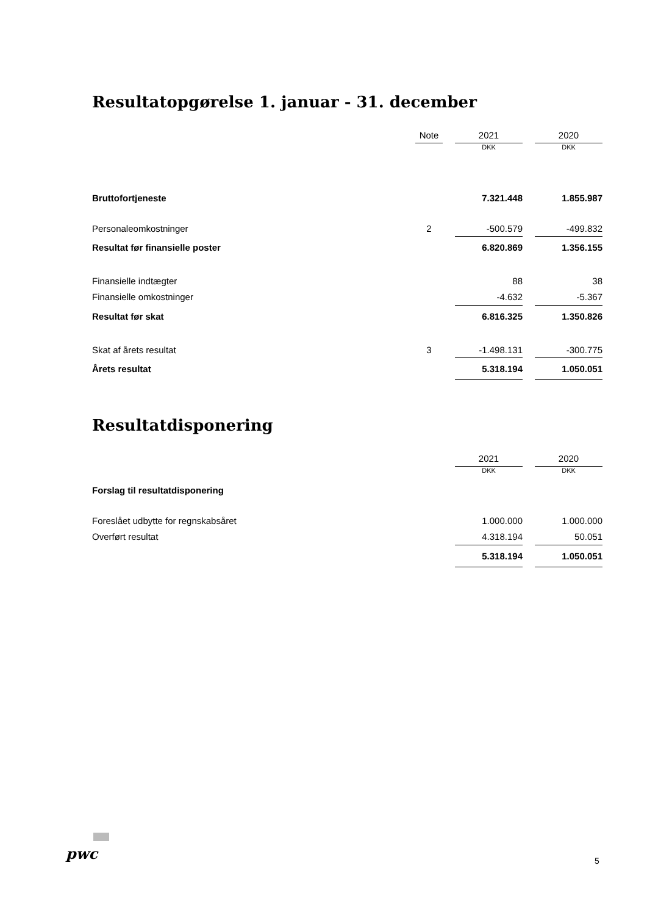Resultatopgørelse 1. januar - 31. december
| | Note | | 2021 | | 2020 |
| --- | --- | --- | --- | --- | --- |
| | | | DKK | | DKK |
| Bruttofortjeneste | | | 7.321.448 | | 1.855.987 |
| Personaleomkostninger | 2 | | -500.579 | | -499.832 |
| Resultat før finansielle poster | | | 6.820.869 | | 1.356.155 |
| Finansielle indtægter | | | 88 | | 38 |
| Finansielle omkostninger | | | -4.632 | | -5.367 |
| Resultat før skat | | | 6.816.325 | | 1.350.826 |
| Skat af årets resultat | 3 | | -1.498.131 | | -300.775 |
| Årets resultat | | | 5.318.194 | | 1.050.051 |
Resultatdisponering
| | | 2021 | | 2020 |
| --- | --- | --- | --- | --- |
| | | DKK | | DKK |
| Forslag til resultatdisponering | | | | |
| Foreslået udbytte for regnskabsåret | | 1.000.000 | | 1.000.000 |
| Overført resultat | | 4.318.194 | | 50.051 |
| | | 5.318.194 | | 1.050.051 |
pwc 5